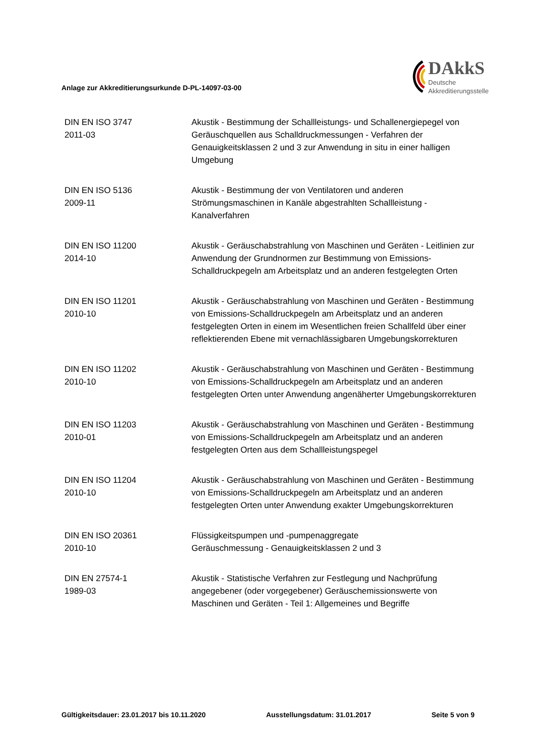Anlage zur Akkreditierungsurkunde D-PL-14097-03-00
DAkkS
Deutsche
Akkreditierungsstelle
| DIN EN ISO 3747 2011-03 | Akustik - Bestimmung der Schallleistungs- und Schallenergiepegel von Geräuschquellen aus Schalldruckmessungen - Verfahren der Genauigkeitsklassen 2 und 3 zur Anwendung in situ in einer halligen Umgebung |
| DIN EN ISO 5136 2009-11 | Akustik - Bestimmung der von Ventilatoren und anderen Strömungsmaschinen in Kanäle abgestrahlten Schallleistung - Kanalverfahren |
| DIN EN ISO 11200 2014-10 | Akustik - Geräuschabstrahlung von Maschinen und Geräten - Leitlinien zur Anwendung der Grundnormen zur Bestimmung von Emissions-Schalldruckpegeln am Arbeitsplatz und an anderen festgelegten Orten |
| DIN EN ISO 11201 2010-10 | Akustik - Geräuschabstrahlung von Maschinen und Geräten - Bestimmung von Emissions-Schalldruckpegeln am Arbeitsplatz und an anderen festgelegten Orten in einem im Wesentlichen freien Schallfeld über einer reflektierenden Ebene mit vernachlässigbaren Umgebungskorrekturen |
| DIN EN ISO 11202 2010-10 | Akustik - Geräuschabstrahlung von Maschinen und Geräten - Bestimmung von Emissions-Schalldruckpegeln am Arbeitsplatz und an anderen festgelegten Orten unter Anwendung angenäherter Umgebungskorrekturen |
| DIN EN ISO 11203 2010-01 | Akustik - Geräuschabstrahlung von Maschinen und Geräten - Bestimmung von Emissions-Schalldruckpegeln am Arbeitsplatz und an anderen festgelegten Orten aus dem Schallleistungspegel |
| DIN EN ISO 11204 2010-10 | Akustik - Geräuschabstrahlung von Maschinen und Geräten - Bestimmung von Emissions-Schalldruckpegeln am Arbeitsplatz und an anderen festgelegten Orten unter Anwendung exakter Umgebungskorrekturen |
| DIN EN ISO 20361 2010-10 | Flüssigkeitspumpen und -pumpenaggregate Geräuschmessung - Genauigkeitsklassen 2 und 3 |
| DIN EN 27574-1 1989-03 | Akustik - Statistische Verfahren zur Festlegung und Nachprüfung angegebener (oder vorgegebener) Geräuschemissionswerte von Maschinen und Geräten - Teil 1: Allgemeines und Begriffe |
Gültigkeitsdauer: 23.01.2017 bis 10.11.2020 Ausstellungsdatum: 31.01.2017 Seite 5 von 9